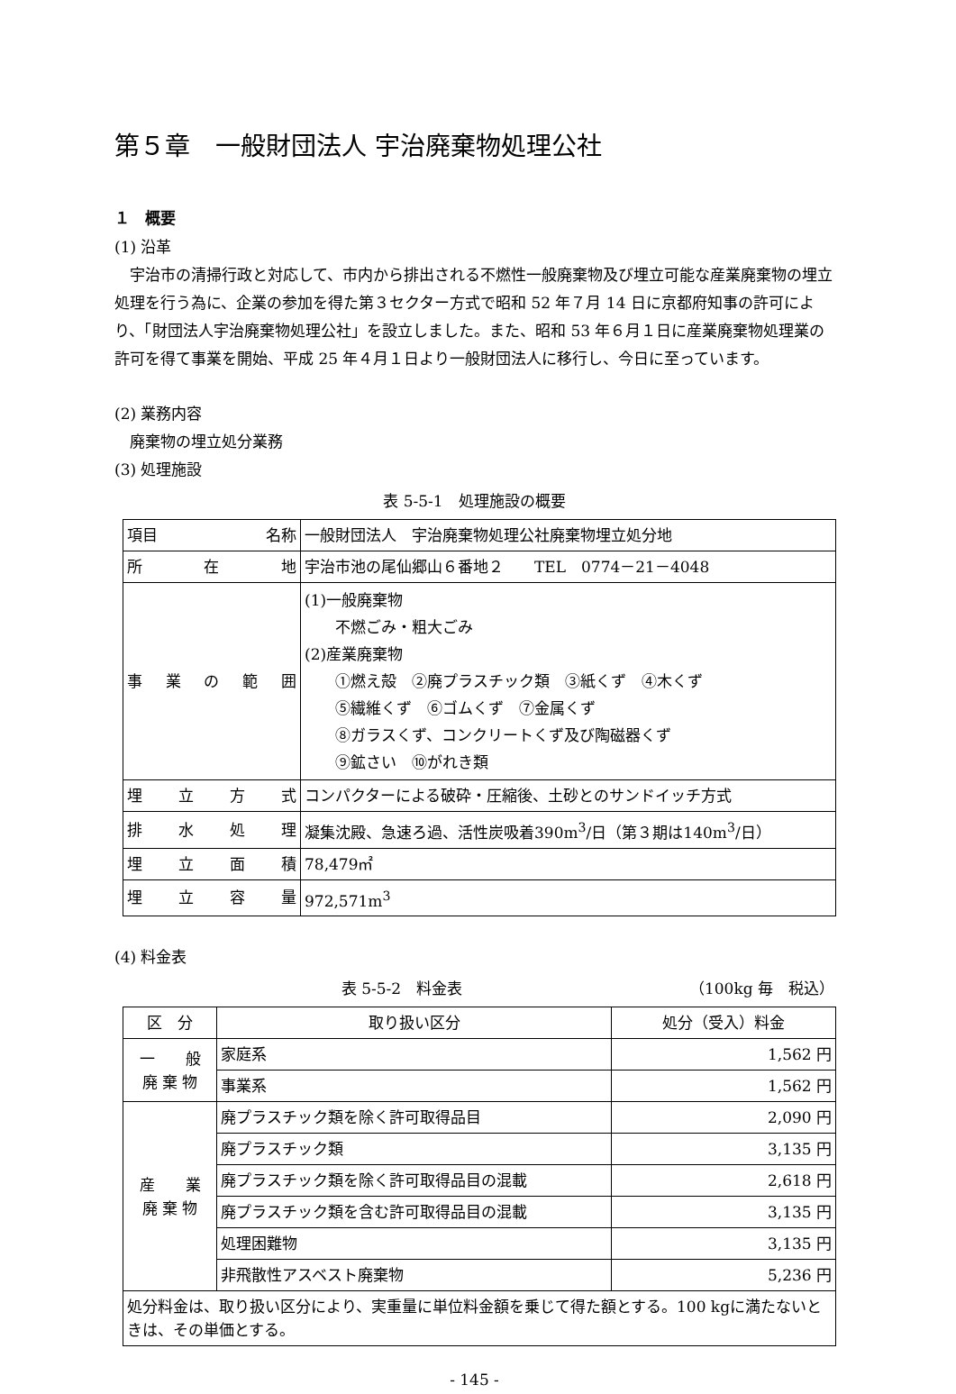第５章　一般財団法人 宇治廃棄物処理公社
１　概要
(1) 沿革
宇治市の清掃行政と対応して、市内から排出される不燃性一般廃棄物及び埋立可能な産業廃棄物の埋立処理を行う為に、企業の参加を得た第３セクター方式で昭和 52 年７月 14 日に京都府知事の許可により、「財団法人宇治廃棄物処理公社」を設立しました。また、昭和 53 年６月１日に産業廃棄物処理業の許可を得て事業を開始、平成 25 年４月１日より一般財団法人に移行し、今日に至っています。
(2) 業務内容
廃棄物の埋立処分業務
(3) 処理施設
表 5-5-1　処理施設の概要
| 項目 名称 | 一般財団法人 宇治廃棄物処理公社廃棄物埋立処分地 |
| 所 在 地 | 宇治市池の尾仙郷山６番地２ TEL 0774－21－4048 |
| 事 業 の 範 囲 | (1)一般廃棄物 不燃ごみ・粗大ごみ (2)産業廃棄物 ①燃え殻 ②廃プラスチック類 ③紙くず ④木くず ⑤繊維くず ⑥ゴムくず ⑦金属くず ⑧ガラスくず、コンクリートくず及び陶磁器くず ⑨鉱さい ⑩がれき類 |
| 埋 立 方 式 | コンパクターによる破砕・圧縮後、土砂とのサンドイッチ方式 |
| 排 水 処 理 | 凝集沈殿、急速ろ過、活性炭吸着390m<sup>3</sup>/日（第３期は140m<sup>3</sup>/日） |
| 埋 立 面 積 | 78,479㎡ |
| 埋 立 容 量 | 972,571m<sup>3</sup> |
(4) 料金表
表 5-5-2　料金表 （100kg 毎　税込）
| 区 分 | 取り扱い区分 | 処分（受入）料金 |
| --- | --- | --- |
| 一 般 廃 棄 物 | 家庭系 | 1,562 円 |
| | 事業系 | 1,562 円 |
| 産 業 廃 棄 物 | 廃プラスチック類を除く許可取得品目 | 2,090 円 |
| | 廃プラスチック類 | 3,135 円 |
| | 廃プラスチック類を除く許可取得品目の混載 | 2,618 円 |
| | 廃プラスチック類を含む許可取得品目の混載 | 3,135 円 |
| | 処理困難物 | 3,135 円 |
| | 非飛散性アスベスト廃棄物 | 5,236 円 |
| 処分料金は、取り扱い区分により、実重量に単位料金額を乗じて得た額とする。100 kgに満たないときは、その単価とする。 | | |
- 145 -